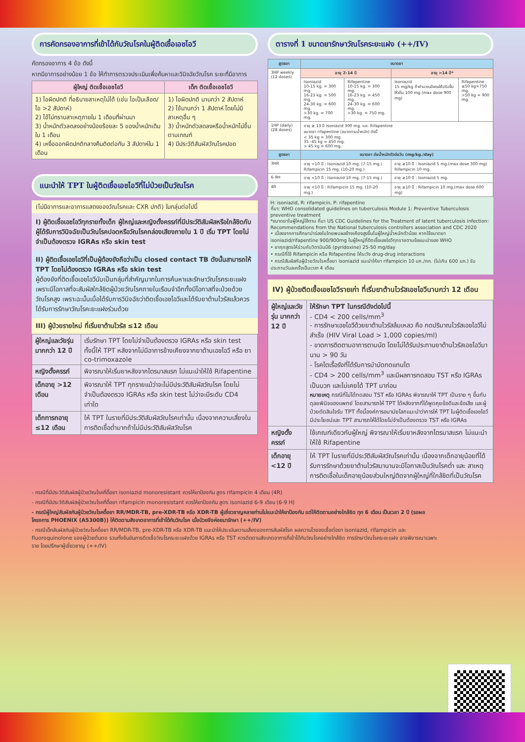การคัดกรองอาการที่เข้าได้กับวัณโรคในผู้ติดเชื้อเอชไอวี
คัดกรองอาการ 4 ข้อ ดังนี้
หากมีอาการอย่างน้อย 1 ข้อ ให้ทำการตรวจประเมินเพื่อค้นหาและวินิจฉัยวัณโรค ระยะที่มีอาการ
| ผู้ใหญ่ ติดเชื้อเอชไอวี | เด็ก ติดเชื้อเอชไอวี |
| --- | --- |
| 1) ไอผิดปกติ ที่อธิบายสาเหตุไม่ได้ (เช่น ไอเป็นเลือด/ไอ >2 สัปดาห์) 2) ไข้ไม่ทราบสาเหตุภายใน 1 เดือนที่ผ่านมา 3) น้ำหนักตัวลดลงอย่างน้อยร้อยละ 5 ของน้ำหนักเดิมใน 1 เดือน 4) เหงื่อออกผิดปกติกลางคืนติดต่อกัน 3 สัปดาห์ใน 1 เดือน | 1) ไอผิดปกติ นานกว่า 2 สัปดาห์ 2) ไข้นานกว่า 1 สัปดาห์ โดยไม่มีสาเหตุอื่น ๆ 3) น้ำหนักตัวลดลงหรือน้ำหนักไม่ขึ้นตามเกณฑ์ 4) มีประวัติสัมผัสวัณโรคปอด |
แนะนำให้ TPT ในผู้ติดเชื้อเอชไอวีที่ไม่ป่วยเป็นวัณโรค
(ไม่มีอาการและอาการแสดงของวัณโรคและ CXR ปกติ) ในกลุ่มต่อไปนี้
I) ผู้ติดเชื้อเอชไอวีทุกรายทั้งเด็ก ผู้ใหญ่และหญิงตั้งครรภ์ที่มีประวัติสัมผัสหรือใกล้ชิดกับผู้ได้รับการวินิจฉัยเป็นวัณโรคปอดหรือวัณโรคกล่องเสียงภายใน 1 ปี เริ่ม TPT โดยไม่จำเป็นต้องตรวจ IGRAs หรือ skin test
II) ผู้ติดเชื้อเอชไอวีที่เป็นผู้ต้องขังถือว่าเป็น closed contact TB ดังนั้นสามารถให้ TPT โดยไม่ต้องตรวจ IGRAs หรือ skin test
ผู้ต้องขังที่ติดเชื้อเอชไอวีนับเป็นกลุ่มที่สำคัญมากในการค้นหาและรักษาวัณโรคระยะแฝงเพราะมีโอกาสที่จะสัมผัสใกล้ชิดผู้ป่วยวัณโรคภายในเรือนจำอีกทั้งมีโอกาสที่จะป่วยด้วยวัณโรคสูง เพราะฉะนั้นเมื่อได้รับการวินิจฉัยว่าติดเชื้อเอชไอวีและได้รับยาต้านไวรัสแล้วควรได้รับการรักษาวัณโรคะยะแฝงร่วมด้วย
III) ผู้ป่วยรายใหม่ ที่เริ่มยาต้านไวรัส ≤12 เดือน
| ผู้ใหญ่และวัยรุ่น มากกว่า 12 ปี | เริ่มรักษา TPT โดยไม่จำเป็นต้องตรวจ IGRAs หรือ skin test ทั้งนี้ให้ TPT หลังจากไม่มีอาการข้างเคียงจากยาต้านเอชไอวี หรือ ยา co-trimoxazole |
| หญิงตั้งครรภ์ | พิจารณาให้เริ่มยาหลังจากไตรมาสแรก ไม่แนะนำให้ใช้ Rifapentine |
| เด็กอายุ >12 เดือน | พิจารณาให้ TPT ทุกรายแม้ว่าจะไม่มีประวัติสัมผัสวัณโรค โดยไม่จำเป็นต้องตรวจ IGRAs หรือ skin test ไม่ว่าจะมีระดับ CD4 เท่าใด |
| เด็กทารกอายุ ≤12 เดือน | ให้ TPT ในรายที่มีประวัติสัมผัสวัณโรคเท่านั้น เนื่องจากความเสี่ยงในการติดเชื้อต่ำมากถ้าไม่มีประวัติสัมผัสวัณโรค |
ตารางที่ 1 ขนาดยารักษาวัณโรคระยะแฝง (++/IV)
| สูตรยา | ขนาดยา | | | |
| --- | --- | --- | --- | --- |
| 3HP weekly (12 doses) | อายุ 2-14 ปี | | อายุ >14 ปี* | |
| | Isoniazid 10-15 kg. = 300 mg. 16-23 kg. = 500 mg. 24-30 kg. = 600 mg. >30 kg. = 700 mg. | Rifapentine 10-15 kg. = 300 mg. 16-23 kg. = 450 mg. 24-30 kg. = 600 mg. >30 kg. = 750 mg. | Isoniazid 15 mg/kg ถ้าคำนวณมีเศษให้ปรับขึ้นให้เต็ม 100 mg (max dose 900 mg) | Rifapentine ≤50 kg=750 mg. >50 kg = 900 mg. |
| 1HP (daily) (28 doses) | อายุ ≥ 13 ปี Isoniazid 300 mg. และ Rifapentine ขนาดยา rifapentine (ขนาดตามน้ำหนัก) ดังนี้ < 35 kg = 300 mg. 35 -45 kg = 450 mg. > 45 kg = 600 mg. | | | |
| สูตรยา | ขนาดยา ต่อน้ำหนักตัวต่อวัน (mg/kg./day) | | | |
| 3HR | อายุ <10 ปี : Isoniazid 10 mg. (7-15 mg.) Rifampicin 15 mg. (10-20 mg.) | | อายุ ≥10 ปี : Isoniazid 5 mg.(max dose 300 mg) Rifampicin 10 mg. | |
| 6-9H | อายุ <10 ปี : Isoniazid 10 mg. (7-15 mg.) | | อายุ ≥10 ปี : Isoniazid 5 mg. | |
| 4R | อายุ <10 ปี : Rifampicin 15 mg. (10-20 mg.) | | อายุ ≥10 ปี : Rifampicin 10 mg.(max dose 600 mg) | |
H: isoniazid, R: rifampicin, P: rifapentine
ที่มา: WHO consolidated guidelines on tuberculosis Module 1: Preventive Tuberculosis preventive treatment
*ขนาดยาในผู้ใหญ่ใช้ตาม ที่มา US CDC Guidelines for the Treatment of latent tuberculosis infection: Recommendations from the National tuberculosis controllers association and CDC 2020
• เนื่องจากการศึกษานำร่องในไทยพบผลข้างเคียงสูงขึ้นในผู้ใหญ่น้ำหนักตัวน้อย หากใช้ขนาดยา isoniazid/rifapentine 900/900mg ในผู้ใหญ่ที่ติดเชื้อเอชไอวีทุกรายตามข้อแนะนำของ WHO
• ยาทุกสูตรให้ร่วมกับวิตามินบี6 (pyridoxine) 25-50 mg/day
• กรณีที่ใช้ Rifampicin หรือ Rifapentine ให้ระวัง drug-drug interactions
• กรณีสัมผัสกับผู้ป่วยวัณโรคดื้อยา isoniazid แนะนำให้ยา rifampicin 10 มก./กก. (ไม่เกิน 600 มก.) รับประทานวันละครั้งเป็นเวลา 4 เดือน
IV) ผู้ป่วยติดเชื้อเอชไอวีรายเก่า ที่เริ่มยาต้านไวรัสเอชไอวีนานกว่า 12 เดือน
| ผู้ใหญ่และวัยรุ่น มากกว่า 12 ปี | ให้รักษา TPT ในกรณีดังต่อไปนี้ - CD4 < 200 cells/mm<sup>3</sup> - การรักษาเอชไอวีด้วยยาต้านไวรัสล้มเหลว คือ กดปริมาณไวรัสเอชไอวีไม่สำเร็จ (HIV Viral Load > 1,000 copies/ml) - ขาดการติดตามอาการตามนัด โดยไม่ได้รับประทานยาต้านไวรัสเอชไอวีมานาน > 90 วัน - โรคไตเรื้อรังที่ได้รับการบำบัดทดแทนไต - CD4 > 200 cells/mm<sup>3</sup> และมีผลการทดสอบ TST หรือ IGRAs เป็นบวก และไม่เคยได้ TPT มาก่อน หมายเหตุ กรณีที่ไม่ได้ทดสอบ TST หรือ IGRAs พิจารณาให้ TPT เป็นราย ๆ ขึ้นกับดุลยพินิจของแพทย์ โดยสามารถให้ TPT ได้หลังจากที่ได้พูดคุยข้อดีและข้อเสีย และผู้ป่วยตัดสินใจรับ TPT ทั้งนี้องค์การอนามัยโลกแนะนำว่าการให้ TPT ในผู้ติดเชื้อเอชไอวีมีประโยชน์และ TPT สามารถให้ได้โดยไม่จำเป็นต้องตรวจ TST หรือ IGRAs |
| หญิงตั้งครรภ์ | ใช้เกณฑ์เดียวกับผู้ใหญ่ พิจารณาให้เริ่มยาหลังจากไตรมาสแรก ไม่แนะนำให้ใช้ Rifapentine |
| เด็กอายุ <12 ปี | ให้ TPT ในรายที่มีประวัติสัมผัสวัณโรคเท่านั้น เนื่องจากเด็กอายุน้อยที่ได้รับการรักษาด้วยยาต้านไวรัสมานานจะมีโอกาสเป็นวัณโรคต่ำ และ สาเหตุการติดเชื้อในเด็กอายุน้อยส่วนใหญ่ติดจากผู้ใหญ่ที่ใกล้ชิดที่เป็นวัณโรค |
- กรณีที่มีประวัติสัมผัสผู้ป่วยวัณโรคที่ดื้อยา isoniazid monoresistant ควรให้ยาป้องกัน สูตร rifampicin 4 เดือน (4R)
- กรณีที่มีประวัติสัมผัสผู้ป่วยวัณโรคที่ดื้อยา rifampicin monoresistant ควรให้ยาป้องกัน สูตร isoniazid 6-9 เดือน (6-9 H)
- กรณีผู้ใหญ่สัมผัสกับผู้ป่วยวัณโรคดื้อยา RR/MDR-TB, pre-XDR-TB หรือ XDR-TB ผู้เชี่ยวชาญหลายท่านไม่แนะนำให้ยาป้องกัน แต่ให้ติดตามอย่างใกล้ชิด ทุก 6 เดือน เป็นเวลา 2 ปี (รอผลโครงการ PHOENIX (A5300B)) ให้ติดตามสังเกตอาการที่เข้าได้กับวัณโรค เมื่อป่วยจึงค่อยมารักษา (++/IV)
- กรณีเด็กสัมผัสกับผู้ป่วยวัณโรคดื้อยา RR/MDR-TB, pre-XDR-TB หรือ XDR-TB แนะนำให้ประเมินความเสี่ยงของการสัมผัสโรค ผลความไวของเชื้อต่อยา isoniazid, rifampicin และ fluoroquinolone ของผู้ป่วยต้นตอ รวมทั้งยืนยันการติดเชื้อวัณโรคระยะแฝงด้วย IGRAs หรือ TST ควรติดตามสังเกตอาการที่เข้าได้กับวัณโรคอย่างใกล้ชิด การรักษาวัณโรคระยะแฝง อาจพิจารณาเฉพาะราย โดยปรึกษาผู้เชี่ยวชาญ (++/IV)